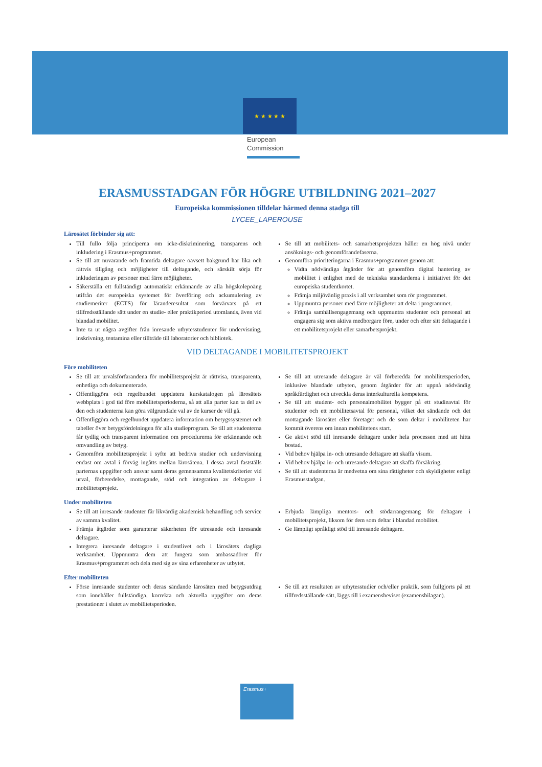★ ★ ★ ★ ★
European
Commission
ERASMUSSTADGAN FÖR HÖGRE UTBILDNING 2021–2027
Europeiska kommissionen tilldelar härmed denna stadga till
LYCEE_LAPEROUSE
Lärosätet förbinder sig att:
Till fullo följa principerna om icke-diskriminering, transparens och inkludering i Erasmus+programmet.
Se till att nuvarande och framtida deltagare oavsett bakgrund har lika och rättvis tillgång och möjligheter till deltagande, och särskilt sörja för inkluderingen av personer med färre möjligheter.
Säkerställa ett fullständigt automatiskt erkännande av alla högskolepoäng utifrån det europeiska systemet för överföring och ackumulering av studiemeriter (ECTS) för läranderesultat som förvärvats på ett tillfredsställande sätt under en studie- eller praktikperiod utomlands, även vid blandad mobilitet.
Inte ta ut några avgifter från inresande utbytesstudenter för undervisning, inskrivning, tentamina eller tillträde till laboratorier och bibliotek.
Se till att mobilitets- och samarbetsprojekten håller en hög nivå under ansöknings- och genomförandefaserna.
Genomföra prioriteringarna i Erasmus+programmet genom att:
Vidta nödvändiga åtgärder för att genomföra digital hantering av mobilitet i enlighet med de tekniska standarderna i initiativet för det europeiska studentkortet.
Främja miljövänlig praxis i all verksamhet som rör programmet.
Uppmuntra personer med färre möjligheter att delta i programmet.
Främja samhällsengagemang och uppmuntra studenter och personal att engagera sig som aktiva medborgare före, under och efter sitt deltagande i ett mobilitetsprojekt eller samarbetsprojekt.
VID DELTAGANDE I MOBILITETSPROJEKT
Före mobiliteten
Se till att urvalsförfarandena för mobilitetsprojekt är rättvisa, transparenta, enhetliga och dokumenterade.
Offentliggöra och regelbundet uppdatera kurskatalogen på lärosätets webbplats i god tid före mobilitetsperioderna, så att alla parter kan ta del av den och studenterna kan göra välgrundade val av de kurser de vill gå.
Offentliggöra och regelbundet uppdatera information om betygssystemet och tabeller över betygsfördelningen för alla studieprogram. Se till att studenterna får tydlig och transparent information om procedurerna för erkännande och omvandling av betyg.
Genomföra mobilitetsprojekt i syfte att bedriva studier och undervisning endast om avtal i förväg ingåtts mellan lärosätena. I dessa avtal fastställs parternas uppgifter och ansvar samt deras gemensamma kvalitetskriterier vid urval, förberedelse, mottagande, stöd och integration av deltagare i mobilitetsprojekt.
Se till att utresande deltagare är väl förberedda för mobilitetsperioden, inklusive blandade utbyten, genom åtgärder för att uppnå nödvändig språkfärdighet och utveckla deras interkulturella kompetens.
Se till att student- och personalmobilitet bygger på ett studieavtal för studenter och ett mobilitetsavtal för personal, vilket det sändande och det mottagande lärosätet eller företaget och de som deltar i mobiliteten har kommit överens om innan mobilitetens start.
Ge aktivt stöd till inresande deltagare under hela processen med att hitta bostad.
Vid behov hjälpa in- och utresande deltagare att skaffa visum.
Vid behov hjälpa in- och utresande deltagare att skaffa försäkring.
Se till att studenterna är medvetna om sina rättigheter och skyldigheter enligt Erasmusstadgan.
Under mobiliteten
Se till att inresande studenter får likvärdig akademisk behandling och service av samma kvalitet.
Främja åtgärder som garanterar säkerheten för utresande och inresande deltagare.
Integrera inresande deltagare i studentlivet och i lärosätets dagliga verksamhet. Uppmuntra dem att fungera som ambassadörer för Erasmus+programmet och dela med sig av sina erfarenheter av utbytet.
Erbjuda lämpliga mentors- och stödarrangemang för deltagare i mobilitetsprojekt, liksom för dem som deltar i blandad mobilitet.
Ge lämpligt språkligt stöd till inresande deltagare.
Efter mobiliteten
Förse inresande studenter och deras sändande lärosäten med betygsutdrag som innehåller fullständiga, korrekta och aktuella uppgifter om deras prestationer i slutet av mobilitetsperioden.
Se till att resultaten av utbytesstudier och/eller praktik, som fullgjorts på ett tillfredsställande sätt, läggs till i examensbeviset (examensbilagan).
Erasmus+